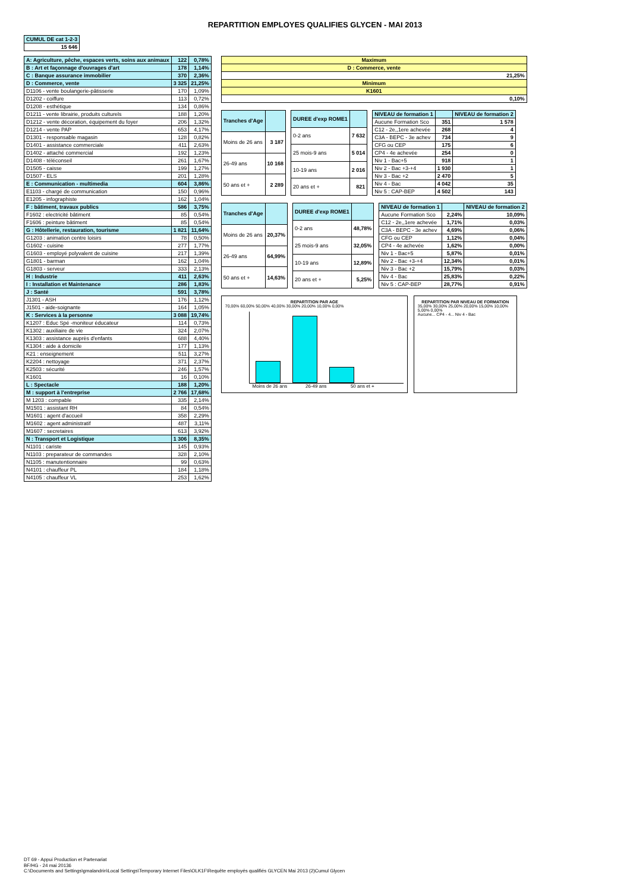REPARTITION EMPLOYES QUALIFIES GLYCEN - MAI 2013
| CUMUL DE cat 1-2-3 |
| --- |
| 15 646 |
| A: Agriculture, pêche, espaces verts, soins aux animaux | 122 | 0,78% |
| B : Art et façonnage d'ouvrages d'art | 178 | 1,14% |
| C : Banque assurance immobilier | 370 | 2,36% |
| D : Commerce, vente | 3 325 | 21,25% |
| D1106 - vente boulangerie-pâtisserie | 170 | 1,09% |
| D1202 - coiffure | 113 | 0,72% |
| D1208 - esthétique | 134 | 0,86% |
| D1211 - vente librairie, produits culturels | 188 | 1,20% |
| D1212 - vente décoration, équipement du foyer | 206 | 1,32% |
| D1214 - vente PAP | 653 | 4,17% |
| D1301 - responsable magasin | 128 | 0,82% |
| D1401 - assistance commerciale | 411 | 2,63% |
| D1402 - attaché commercial | 192 | 1,23% |
| D1408 - téléconseil | 261 | 1,67% |
| D1505 - caisse | 199 | 1,27% |
| D1507 - ELS | 201 | 1,28% |
| E : Communication - multimedia | 604 | 3,86% |
| E1103 - chargé de communication | 150 | 0,96% |
| E1205 - infographiste | 162 | 1,04% |
| F : bâtiment, travaux publics | 586 | 3,75% |
| F1602 : electricité bâtiment | 85 | 0,54% |
| F1606 : peinture bâtiment | 85 | 0,54% |
| G : Hôtellerie, restauration, tourisme | 1 821 | 11,64% |
| G1203 : animation centre loisirs | 78 | 0,50% |
| G1602 - cuisine | 277 | 1,77% |
| G1603 - employé polyvalent de cuisine | 217 | 1,39% |
| G1801 - barman | 162 | 1,04% |
| G1803 - serveur | 333 | 2,13% |
| H : Industrie | 411 | 2,63% |
| I : Installation et Maintenance | 286 | 1,83% |
| J : Santé | 591 | 3,78% |
| J1301 - ASH | 176 | 1,12% |
| J1501 - aide-soignante | 164 | 1,05% |
| K : Services à la personne | 3 088 | 19,74% |
| K1207 : Educ Spé -moniteur éducateur | 114 | 0,73% |
| K1302 : auxiliaire de vie | 324 | 2,07% |
| K1303 : assistance auprès d'enfants | 688 | 4,40% |
| K1304 : aide à domicile | 177 | 1,13% |
| K21 : enseignement | 511 | 3,27% |
| K2204 : nettoyage | 371 | 2,37% |
| K2503 : sécurité | 246 | 1,57% |
| K1601 | 16 | 0,10% |
| L : Spectacle | 188 | 1,20% |
| M : support à l'entreprise | 2 766 | 17,68% |
| M 1203 : compable | 335 | 2,14% |
| M1501 : assistant RH | 84 | 0,54% |
| M1601 : agent d'accueil | 358 | 2,29% |
| M1602 : agent administratif | 487 | 3,11% |
| M1607 : secretaires | 613 | 3,92% |
| N : Transport et Logistique | 1 306 | 8,35% |
| N1101 : cariste | 145 | 0,93% |
| N1103 : preparateur de commandes | 328 | 2,10% |
| N1105 : manutentionnaire | 99 | 0,63% |
| N4101 : chauffeur PL | 184 | 1,18% |
| N4105 : chauffeur VL | 253 | 1,62% |
| Maximum |
| D : Commerce, vente |
| 21,25% |
| Minimum |
| K1601 |
| 0,10% |
| Tranches d'Age | |
| --- | --- |
| Moins de 26 ans | 3 187 |
| 26-49 ans | 10 168 |
| 50 ans et + | 2 289 |
| DUREE d'exp ROME1 | |
| --- | --- |
| 0-2 ans | 7 632 |
| 25 mois-9 ans | 5 014 |
| 10-19 ans | 2 016 |
| 20 ans et + | 821 |
| NIVEAU de formation 1 | | NIVEAU de formation 2 |
| --- | --- | --- |
| Aucune Formation Sco | 351 | 1 578 |
| C12 - 2e,,1ere achevée | 268 | 4 |
| C3A - BEPC - 3e achev | 734 | 9 |
| CFG ou CEP | 175 | 6 |
| CP4 - 4e achevée | 254 | 0 |
| Niv 1 - Bac+5 | 918 | 1 |
| Niv 2 - Bac +3-+4 | 1 930 | 1 |
| Niv 3 - Bac +2 | 2 470 | 5 |
| Niv 4 - Bac | 4 042 | 35 |
| Niv 5 : CAP-BEP | 4 502 | 143 |
| Tranches d'Age | |
| --- | --- |
| Moins de 26 ans | 20,37% |
| 26-49 ans | 64,99% |
| 50 ans et + | 14,63% |
| DUREE d'exp ROME1 | |
| --- | --- |
| 0-2 ans | 48,78% |
| 25 mois-9 ans | 32,05% |
| 10-19 ans | 12,89% |
| 20 ans et + | 5,25% |
| NIVEAU de formation 1 | | NIVEAU de formation 2 |
| --- | --- | --- |
| Aucune Formation Sco | 2,24% | 10,09% |
| C12 - 2e,,1ere achevée | 1,71% | 0,03% |
| C3A - BEPC - 3e achev | 4,69% | 0,06% |
| CFG ou CEP | 1,12% | 0,04% |
| CP4 - 4e achevée | 1,62% | 0,00% |
| Niv 1 - Bac+5 | 5,87% | 0,01% |
| Niv 2 - Bac +3-+4 | 12,34% | 0,01% |
| Niv 3 - Bac +2 | 15,79% | 0,03% |
| Niv 4 - Bac | 25,83% | 0,22% |
| Niv 5 : CAP-BEP | 28,77% | 0,91% |
REPARTITION PAR AGE
70,00% 60,00% 50,00% 40,00% 30,00% 20,00% 10,00% 0,00%
Moins de 26 ans 26-49 ans 50 ans et +
REPARTITION PAR NIVEAU DE FORMATION
35,00% 30,00% 25,00% 20,00% 15,00% 10,00% 5,00% 0,00%
Aucune... CP4 - 4... Niv 4 - Bac
DT 69 - Appui Production et Partenariat
BF/HG - 24 mai 20136
C:\Documents and Settings\gmalandrin\Local Settings\Temporary Internet Files\OLK1F\Requête employés qualifiés GLYCEN Mai 2013 (2)Cumul Glycen